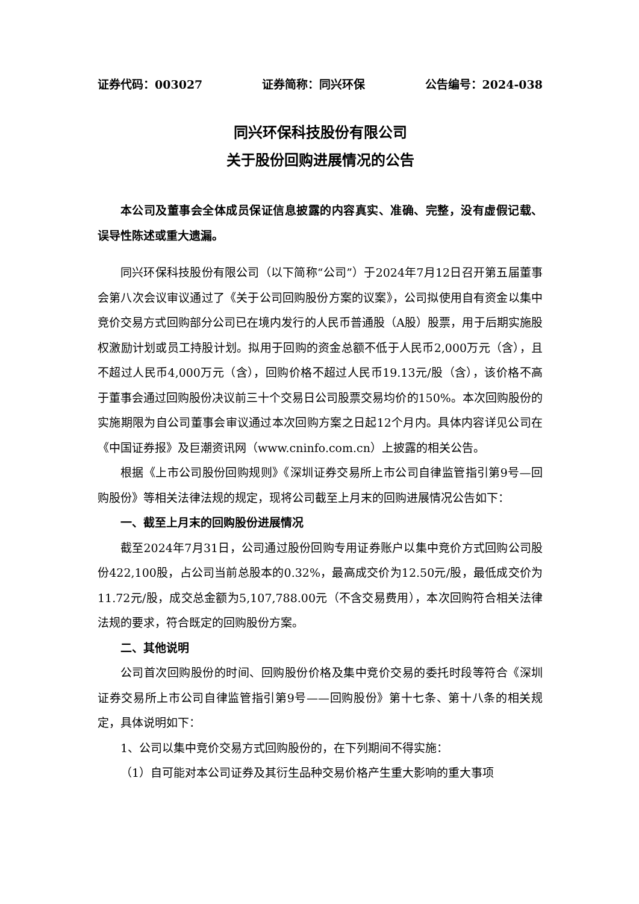证券代码：003027 证券简称：同兴环保 公告编号：2024-038
同兴环保科技股份有限公司
关于股份回购进展情况的公告
本公司及董事会全体成员保证信息披露的内容真实、准确、完整，没有虚假记载、误导性陈述或重大遗漏。
同兴环保科技股份有限公司（以下简称“公司”）于2024年7月12日召开第五届董事会第八次会议审议通过了《关于公司回购股份方案的议案》，公司拟使用自有资金以集中竞价交易方式回购部分公司已在境内发行的人民币普通股（A股）股票，用于后期实施股权激励计划或员工持股计划。拟用于回购的资金总额不低于人民币2,000万元（含），且不超过人民币4,000万元（含），回购价格不超过人民币19.13元/股（含），该价格不高于董事会通过回购股份决议前三十个交易日公司股票交易均价的150%。本次回购股份的实施期限为自公司董事会审议通过本次回购方案之日起12个月内。具体内容详见公司在《中国证券报》及巨潮资讯网（www.cninfo.com.cn）上披露的相关公告。
根据《上市公司股份回购规则》《深圳证券交易所上市公司自律监管指引第9号—回购股份》等相关法律法规的规定，现将公司截至上月末的回购进展情况公告如下：
一、截至上月末的回购股份进展情况
截至2024年7月31日，公司通过股份回购专用证券账户以集中竞价方式回购公司股份422,100股，占公司当前总股本的0.32%，最高成交价为12.50元/股，最低成交价为11.72元/股，成交总金额为5,107,788.00元（不含交易费用），本次回购符合相关法律法规的要求，符合既定的回购股份方案。
二、其他说明
公司首次回购股份的时间、回购股份价格及集中竞价交易的委托时段等符合《深圳证券交易所上市公司自律监管指引第9号——回购股份》第十七条、第十八条的相关规定，具体说明如下：
1、公司以集中竞价交易方式回购股份的，在下列期间不得实施：
（1）自可能对本公司证券及其衍生品种交易价格产生重大影响的重大事项